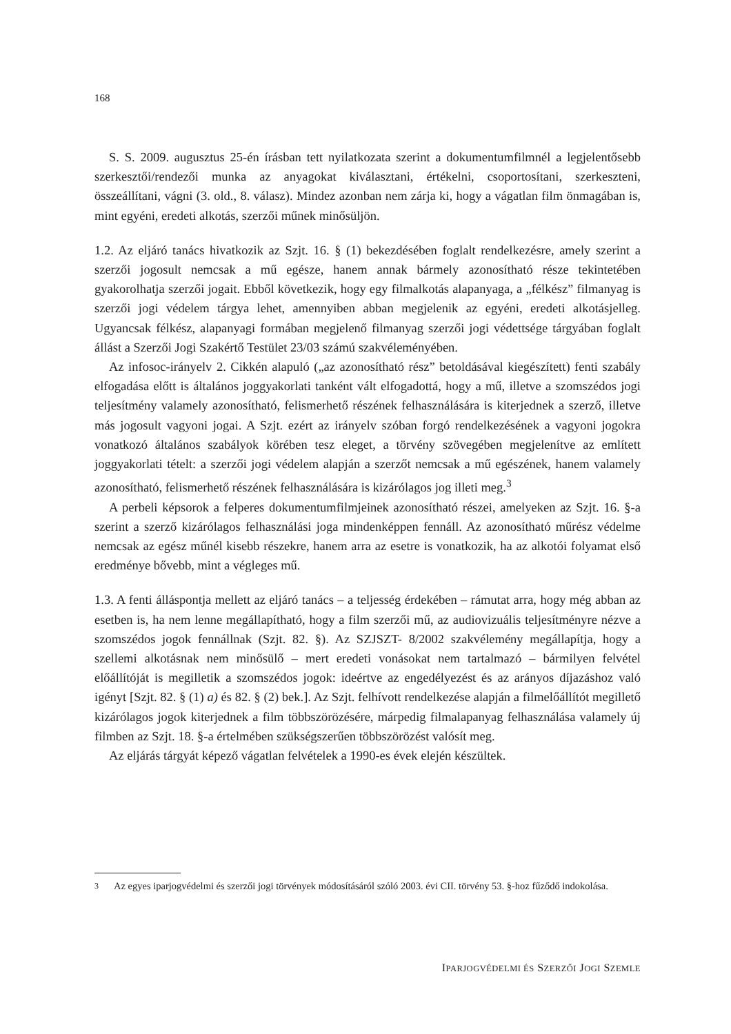168
S. S. 2009. augusztus 25-én írásban tett nyilatkozata szerint a dokumentumfilmnél a legjelentősebb szerkesztői/rendezői munka az anyagokat kiválasztani, értékelni, csoportosítani, szerkeszteni, összeállítani, vágni (3. old., 8. válasz). Mindez azonban nem zárja ki, hogy a vágatlan film önmagában is, mint egyéni, eredeti alkotás, szerzői műnek minősüljön.
1.2. Az eljáró tanács hivatkozik az Szjt. 16. § (1) bekezdésében foglalt rendelkezésre, amely szerint a szerzői jogosult nemcsak a mű egésze, hanem annak bármely azonosítható része tekintetében gyakorolhatja szerzői jogait. Ebből következik, hogy egy filmalkotás alapanyaga, a „félkész” filmanyag is szerzői jogi védelem tárgya lehet, amennyiben abban megjelenik az egyéni, eredeti alkotásjelleg. Ugyancsak félkész, alapanyagi formában megjelenő filmanyag szerzői jogi védettsége tárgyában foglalt állást a Szerzői Jogi Szakértő Testület 23/03 számú szakvéleményében.
Az infosoc-irányelv 2. Cikkén alapuló („az azonosítható rész” betoldásával kiegészített) fenti szabály elfogadása előtt is általános joggyakorlati tanként vált elfogadottá, hogy a mű, illetve a szomszédos jogi teljesítmény valamely azonosítható, felismerhető részének felhasználására is kiterjednek a szerző, illetve más jogosult vagyoni jogai. A Szjt. ezért az irányelv szóban forgó rendelkezésének a vagyoni jogokra vonatkozó általános szabályok körében tesz eleget, a törvény szövegében megjelenítve az említett joggyakorlati tételt: a szerzői jogi védelem alapján a szerzőt nemcsak a mű egészének, hanem valamely azonosítható, felismerhető részének felhasználására is kizárólagos jog illeti meg.<sup>3</sup>
A perbeli képsorok a felperes dokumentumfilmjeinek azonosítható részei, amelyeken az Szjt. 16. §-a szerint a szerző kizárólagos felhasználási joga mindenképpen fennáll. Az azonosítható műrész védelme nemcsak az egész műnél kisebb részekre, hanem arra az esetre is vonatkozik, ha az alkotói folyamat első eredménye bővebb, mint a végleges mű.
1.3. A fenti álláspontja mellett az eljáró tanács – a teljesség érdekében – rámutat arra, hogy még abban az esetben is, ha nem lenne megállapítható, hogy a film szerzői mű, az audiovizuális teljesítményre nézve a szomszédos jogok fennállnak (Szjt. 82. §). Az SZJSZT- 8/2002 szakvélemény megállapítja, hogy a szellemi alkotásnak nem minősülő – mert eredeti vonásokat nem tartalmazó – bármilyen felvétel előállítóját is megilletik a szomszédos jogok: ideértve az engedélyezést és az arányos díjazáshoz való igényt [Szjt. 82. § (1) a) és 82. § (2) bek.]. Az Szjt. felhívott rendelkezése alapján a filmelőállítót megillető kizárólagos jogok kiterjednek a film többszörözésére, márpedig filmalapanyag felhasználása valamely új filmben az Szjt. 18. §-a értelmében szükségszerűen többszörözést valósít meg.
Az eljárás tárgyát képező vágatlan felvételek a 1990-es évek elején készültek.
3 Az egyes iparjogvédelmi és szerzői jogi törvények módosításáról szóló 2003. évi CII. törvény 53. §-hoz fűződő indokolása.
IPARJOGVÉDELMI ÉS SZERZŐI JOGI SZEMLE